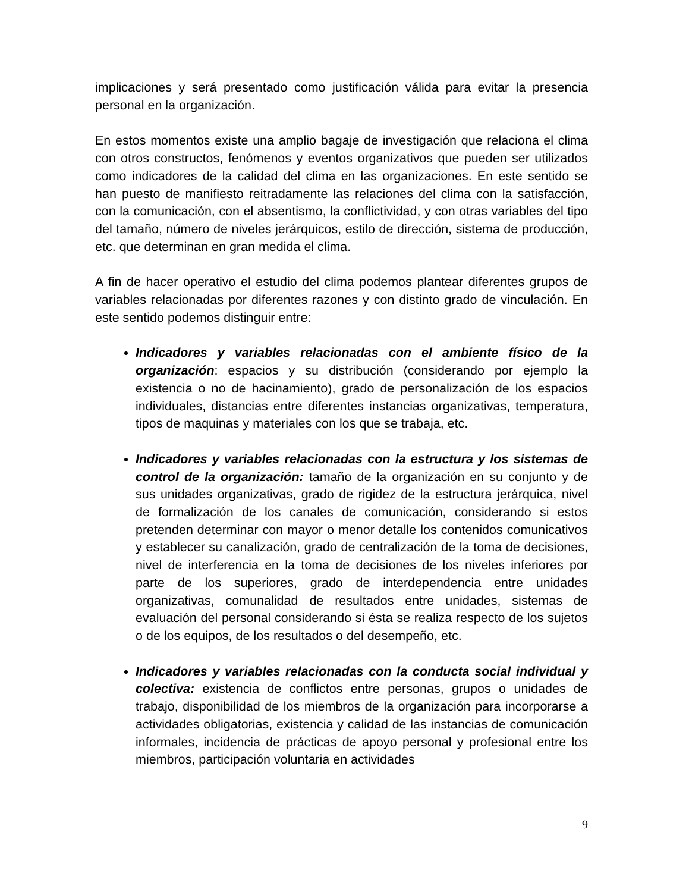implicaciones y será presentado como justificación válida para evitar la presencia personal en la organización.
En estos momentos existe una amplio bagaje de investigación que relaciona el clima con otros constructos, fenómenos y eventos organizativos que pueden ser utilizados como indicadores de la calidad del clima en las organizaciones. En este sentido se han puesto de manifiesto reitradamente las relaciones del clima con la satisfacción, con la comunicación, con el absentismo, la conflictividad, y con otras variables del tipo del tamaño, número de niveles jerárquicos, estilo de dirección, sistema de producción, etc. que determinan en gran medida el clima.
A fin de hacer operativo el estudio del clima podemos plantear diferentes grupos de variables relacionadas por diferentes razones y con distinto grado de vinculación. En este sentido podemos distinguir entre:
Indicadores y variables relacionadas con el ambiente físico de la organización: espacios y su distribución (considerando por ejemplo la existencia o no de hacinamiento), grado de personalización de los espacios individuales, distancias entre diferentes instancias organizativas, temperatura, tipos de maquinas y materiales con los que se trabaja, etc.
Indicadores y variables relacionadas con la estructura y los sistemas de control de la organización: tamaño de la organización en su conjunto y de sus unidades organizativas, grado de rigidez de la estructura jerárquica, nivel de formalización de los canales de comunicación, considerando si estos pretenden determinar con mayor o menor detalle los contenidos comunicativos y establecer su canalización, grado de centralización de la toma de decisiones, nivel de interferencia en la toma de decisiones de los niveles inferiores por parte de los superiores, grado de interdependencia entre unidades organizativas, comunalidad de resultados entre unidades, sistemas de evaluación del personal considerando si ésta se realiza respecto de los sujetos o de los equipos, de los resultados o del desempeño, etc.
Indicadores y variables relacionadas con la conducta social individual y colectiva: existencia de conflictos entre personas, grupos o unidades de trabajo, disponibilidad de los miembros de la organización para incorporarse a actividades obligatorias, existencia y calidad de las instancias de comunicación informales, incidencia de prácticas de apoyo personal y profesional entre los miembros, participación voluntaria en actividades
9